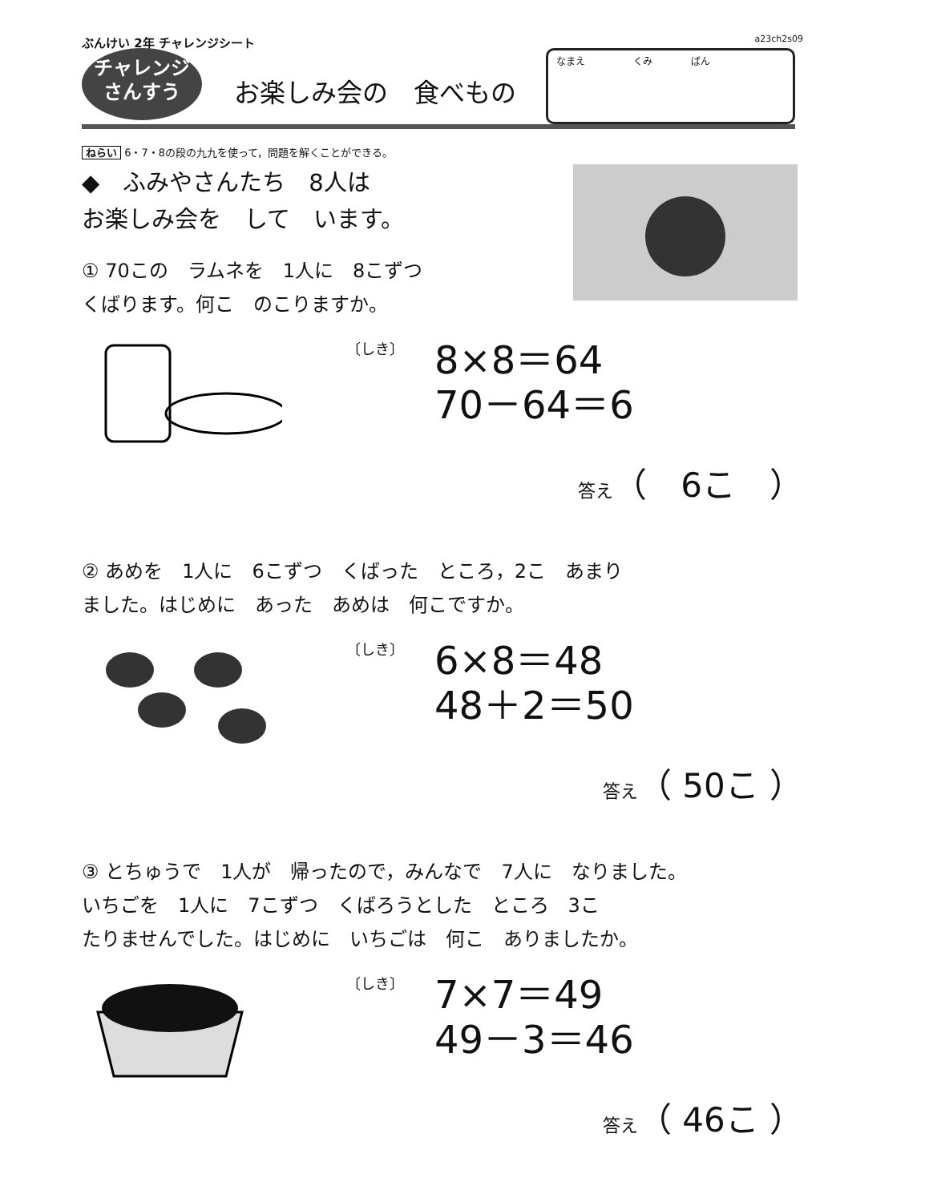ぶんけい 2年 チャレンジシート a23ch2s09
チャレンジ
さんすう
お楽しみ会の　食べもの
なまえ　　　　　くみ　　　　ばん
ねらい 6・7・8の段の九九を使って，問題を解くことができる。
◆　ふみやさんたち　8人は
お楽しみ会を　して　います。
① 70この　ラムネを　1人に　8こずつ
くばります。何こ　のこりますか。
〔しき〕
8×8＝64
70－64＝6
答え（　6こ　）
② あめを　1人に　6こずつ　くばった　ところ，2こ　あまり
ました。はじめに　あった　あめは　何こですか。
〔しき〕
6×8＝48
48＋2＝50
答え（ 50こ ）
③ とちゅうで　1人が　帰ったので，みんなで　7人に　なりました。
いちごを　1人に　7こずつ　くばろうとした　ところ　3こ
たりませんでした。はじめに　いちごは　何こ　ありましたか。
〔しき〕
7×7＝49
49－3＝46
答え（ 46こ ）